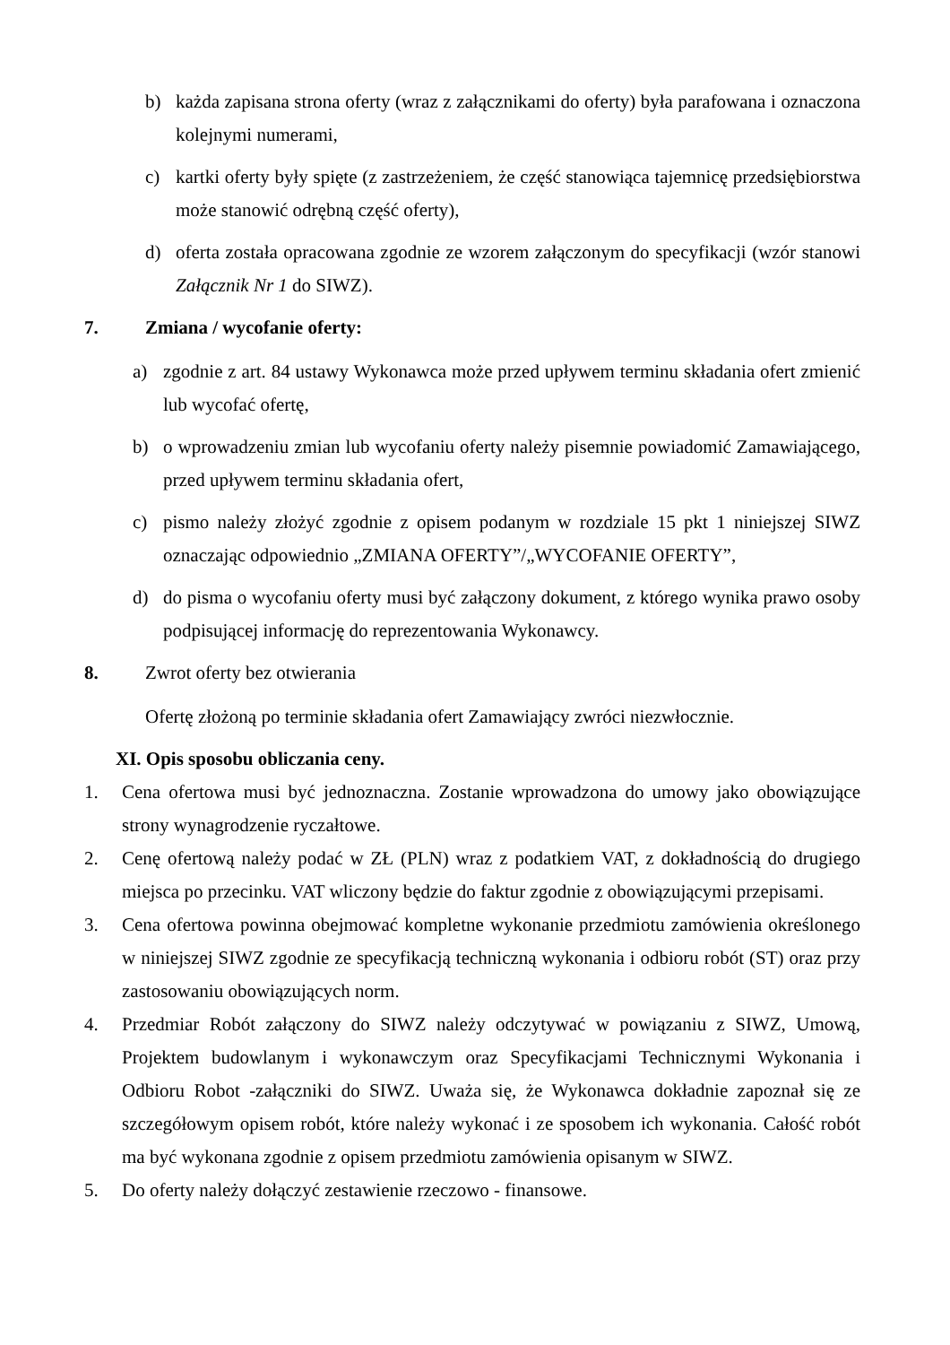b) każda zapisana strona oferty (wraz z załącznikami do oferty) była parafowana i oznaczona kolejnymi numerami,
c) kartki oferty były spięte (z zastrzeżeniem, że część stanowiąca tajemnicę przedsiębiorstwa może stanowić odrębną część oferty),
d) oferta została opracowana zgodnie ze wzorem załączonym do specyfikacji (wzór stanowi Załącznik Nr 1 do SIWZ).
7. Zmiana / wycofanie oferty:
a) zgodnie z art. 84 ustawy Wykonawca może przed upływem terminu składania ofert zmienić lub wycofać ofertę,
b) o wprowadzeniu zmian lub wycofaniu oferty należy pisemnie powiadomić Zamawiającego, przed upływem terminu składania ofert,
c) pismo należy złożyć zgodnie z opisem podanym w rozdziale 15 pkt 1 niniejszej SIWZ oznaczając odpowiednio „ZMIANA OFERTY”/„WYCOFANIE OFERTY”,
d) do pisma o wycofaniu oferty musi być załączony dokument, z którego wynika prawo osoby podpisującej informację do reprezentowania Wykonawcy.
8. Zwrot oferty bez otwierania
Ofertę złożoną po terminie składania ofert Zamawiający zwróci niezwłocznie.
XI. Opis sposobu obliczania ceny.
1. Cena ofertowa musi być jednoznaczna. Zostanie wprowadzona do umowy jako obowiązujące strony wynagrodzenie ryczałtowe.
2. Cenę ofertową należy podać w ZŁ (PLN) wraz z podatkiem VAT, z dokładnością do drugiego miejsca po przecinku. VAT wliczony będzie do faktur zgodnie z obowiązującymi przepisami.
3. Cena ofertowa powinna obejmować kompletne wykonanie przedmiotu zamówienia określonego w niniejszej SIWZ zgodnie ze specyfikacją techniczną wykonania i odbioru robót (ST) oraz przy zastosowaniu obowiązujących norm.
4. Przedmiar Robót załączony do SIWZ należy odczytywać w powiązaniu z SIWZ, Umową, Projektem budowlanym i wykonawczym oraz Specyfikacjami Technicznymi Wykonania i Odbioru Robot -załączniki do SIWZ. Uważa się, że Wykonawca dokładnie zapoznał się ze szczegółowym opisem robót, które należy wykonać i ze sposobem ich wykonania. Całość robót ma być wykonana zgodnie z opisem przedmiotu zamówienia opisanym w SIWZ.
5. Do oferty należy dołączyć zestawienie rzeczowo - finansowe.